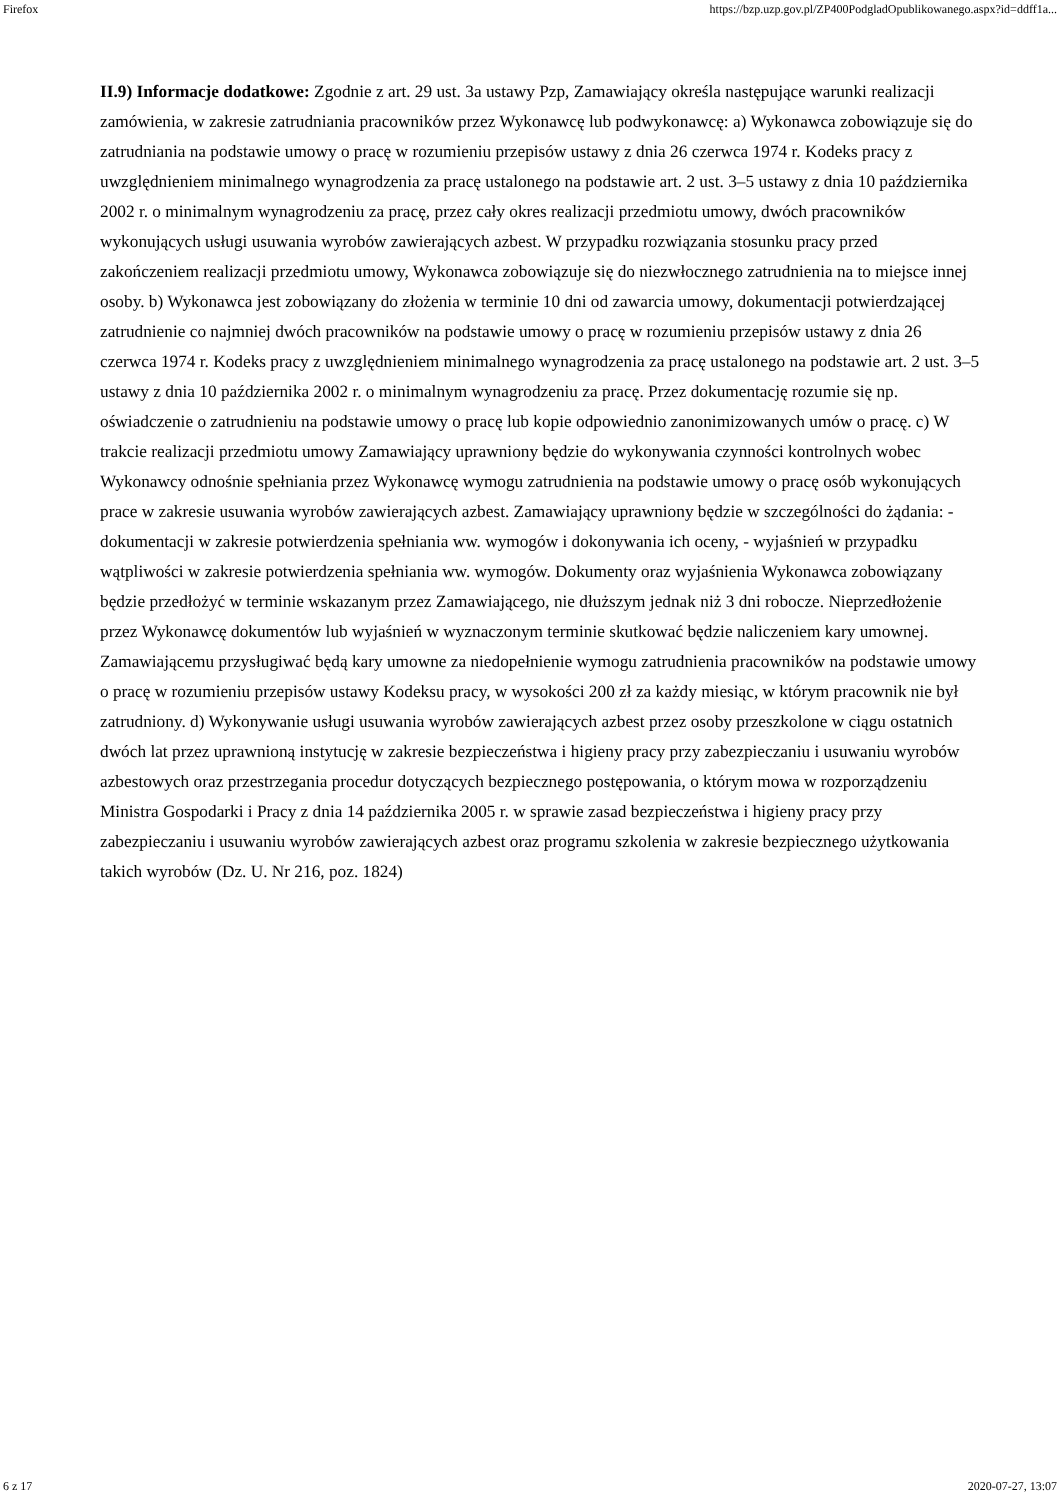Firefox https://bzp.uzp.gov.pl/ZP400PodgladOpublikowanego.aspx?id=ddff1a...
II.9) Informacje dodatkowe: Zgodnie z art. 29 ust. 3a ustawy Pzp, Zamawiający określa następujące warunki realizacji zamówienia, w zakresie zatrudniania pracowników przez Wykonawcę lub podwykonawcę: a) Wykonawca zobowiązuje się do zatrudniania na podstawie umowy o pracę w rozumieniu przepisów ustawy z dnia 26 czerwca 1974 r. Kodeks pracy z uwzględnieniem minimalnego wynagrodzenia za pracę ustalonego na podstawie art. 2 ust. 3–5 ustawy z dnia 10 października 2002 r. o minimalnym wynagrodzeniu za pracę, przez cały okres realizacji przedmiotu umowy, dwóch pracowników wykonujących usługi usuwania wyrobów zawierających azbest. W przypadku rozwiązania stosunku pracy przed zakończeniem realizacji przedmiotu umowy, Wykonawca zobowiązuje się do niezwłocznego zatrudnienia na to miejsce innej osoby. b) Wykonawca jest zobowiązany do złożenia w terminie 10 dni od zawarcia umowy, dokumentacji potwierdzającej zatrudnienie co najmniej dwóch pracowników na podstawie umowy o pracę w rozumieniu przepisów ustawy z dnia 26 czerwca 1974 r. Kodeks pracy z uwzględnieniem minimalnego wynagrodzenia za pracę ustalonego na podstawie art. 2 ust. 3–5 ustawy z dnia 10 października 2002 r. o minimalnym wynagrodzeniu za pracę. Przez dokumentację rozumie się np. oświadczenie o zatrudnieniu na podstawie umowy o pracę lub kopie odpowiednio zanonimizowanych umów o pracę. c) W trakcie realizacji przedmiotu umowy Zamawiający uprawniony będzie do wykonywania czynności kontrolnych wobec Wykonawcy odnośnie spełniania przez Wykonawcę wymogu zatrudnienia na podstawie umowy o pracę osób wykonujących prace w zakresie usuwania wyrobów zawierających azbest. Zamawiający uprawniony będzie w szczególności do żądania: - dokumentacji w zakresie potwierdzenia spełniania ww. wymogów i dokonywania ich oceny, - wyjaśnień w przypadku wątpliwości w zakresie potwierdzenia spełniania ww. wymogów. Dokumenty oraz wyjaśnienia Wykonawca zobowiązany będzie przedłożyć w terminie wskazanym przez Zamawiającego, nie dłuższym jednak niż 3 dni robocze. Nieprzedłożenie przez Wykonawcę dokumentów lub wyjaśnień w wyznaczonym terminie skutkować będzie naliczeniem kary umownej. Zamawiającemu przysługiwać będą kary umowne za niedopełnienie wymogu zatrudnienia pracowników na podstawie umowy o pracę w rozumieniu przepisów ustawy Kodeksu pracy, w wysokości 200 zł za każdy miesiąc, w którym pracownik nie był zatrudniony. d) Wykonywanie usługi usuwania wyrobów zawierających azbest przez osoby przeszkolone w ciągu ostatnich dwóch lat przez uprawnioną instytucję w zakresie bezpieczeństwa i higieny pracy przy zabezpieczaniu i usuwaniu wyrobów azbestowych oraz przestrzegania procedur dotyczących bezpiecznego postępowania, o którym mowa w rozporządzeniu Ministra Gospodarki i Pracy z dnia 14 października 2005 r. w sprawie zasad bezpieczeństwa i higieny pracy przy zabezpieczaniu i usuwaniu wyrobów zawierających azbest oraz programu szkolenia w zakresie bezpiecznego użytkowania takich wyrobów (Dz. U. Nr 216, poz. 1824)
6 z 17 2020-07-27, 13:07